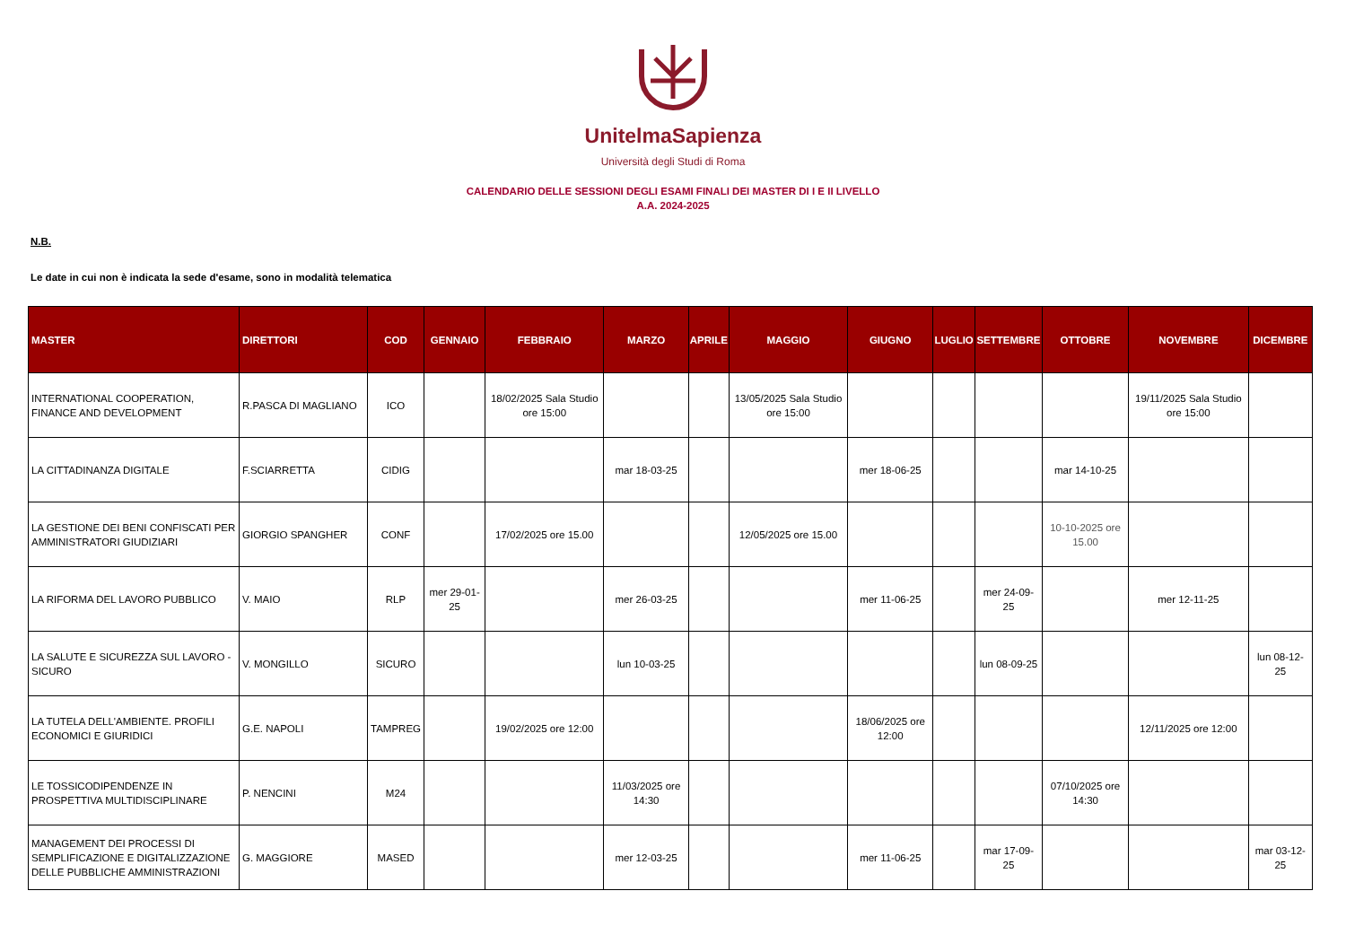UnitelmaSapienza
Università degli Studi di Roma
CALENDARIO DELLE SESSIONI DEGLI ESAMI FINALI DEI MASTER DI I E II LIVELLO
A.A. 2024-2025
N.B.
Le date in cui non è indicata la sede d'esame, sono in modalità telematica
| MASTER | DIRETTORI | COD | GENNAIO | FEBBRAIO | MARZO | APRILE | MAGGIO | GIUGNO | LUGLIO | SETTEMBRE | OTTOBRE | NOVEMBRE | DICEMBRE |
| --- | --- | --- | --- | --- | --- | --- | --- | --- | --- | --- | --- | --- | --- |
| INTERNATIONAL COOPERATION, FINANCE AND DEVELOPMENT | R.PASCA DI MAGLIANO | ICO | | 18/02/2025 Sala Studio ore 15:00 | | | 13/05/2025 Sala Studio ore 15:00 | | | | | 19/11/2025 Sala Studio ore 15:00 | |
| LA CITTADINANZA DIGITALE | F.SCIARRETTA | CIDIG | | | mar 18-03-25 | | | mer 18-06-25 | | | mar 14-10-25 | | |
| LA GESTIONE DEI BENI CONFISCATI PER AMMINISTRATORI GIUDIZIARI | GIORGIO SPANGHER | CONF | | 17/02/2025 ore 15.00 | | | 12/05/2025 ore 15.00 | | | | 10-10-2025 ore 15.00 | | |
| LA RIFORMA DEL LAVORO PUBBLICO | V. MAIO | RLP | mer 29-01-25 | | mer 26-03-25 | | | mer 11-06-25 | | mer 24-09-25 | | mer 12-11-25 | |
| LA SALUTE E SICUREZZA SUL LAVORO - SICURO | V. MONGILLO | SICURO | | | lun 10-03-25 | | | | | lun 08-09-25 | | | lun 08-12-25 |
| LA TUTELA DELL'AMBIENTE. PROFILI ECONOMICI E GIURIDICI | G.E. NAPOLI | TAMPREG | | 19/02/2025 ore 12:00 | | | | 18/06/2025 ore 12:00 | | | | 12/11/2025 ore 12:00 | |
| LE TOSSICODIPENDENZE IN PROSPETTIVA MULTIDISCIPLINARE | P. NENCINI | M24 | | | 11/03/2025 ore 14:30 | | | | | | 07/10/2025 ore 14:30 | | |
| MANAGEMENT DEI PROCESSI DI SEMPLIFICAZIONE E DIGITALIZZAZIONE DELLE PUBBLICHE AMMINISTRAZIONI | G. MAGGIORE | MASED | | | mer 12-03-25 | | | mer 11-06-25 | | mar 17-09-25 | | | mar 03-12-25 |